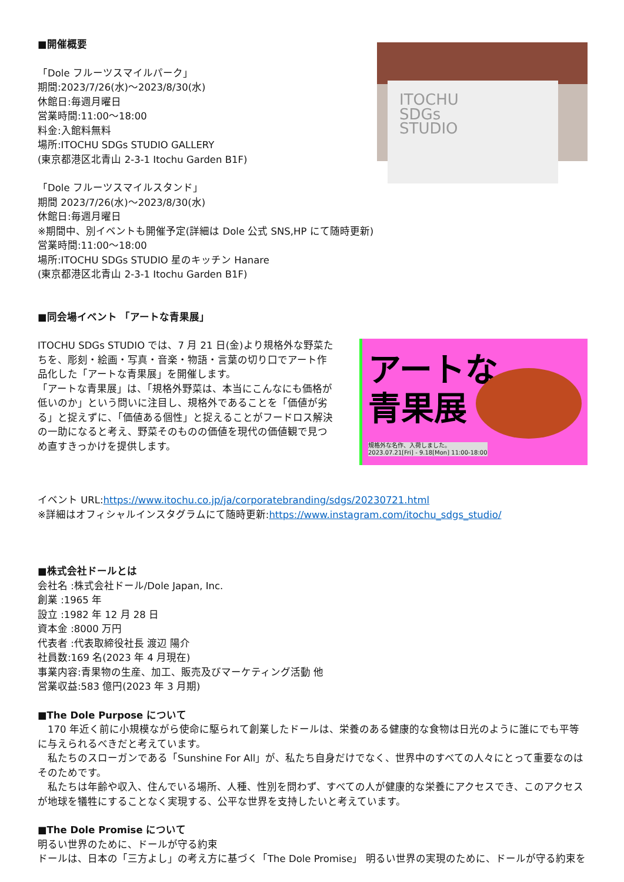■開催概要
「Dole フルーツスマイルパーク」
期間:2023/7/26(水)～2023/8/30(水)
休館日:毎週月曜日
営業時間:11:00～18:00
料金:入館料無料
場所:ITOCHU SDGs STUDIO GALLERY
(東京都港区北青山 2-3-1 Itochu Garden B1F)
ITOCHU
SDGs
STUDIO
「Dole フルーツスマイルスタンド」
期間 2023/7/26(水)～2023/8/30(水)
休館日:毎週月曜日
※期間中、別イベントも開催予定(詳細は Dole 公式 SNS,HP にて随時更新)
営業時間:11:00～18:00
場所:ITOCHU SDGs STUDIO 星のキッチン Hanare
(東京都港区北青山 2-3-1 Itochu Garden B1F)
■同会場イベント 「アートな青果展」
ITOCHU SDGs STUDIO では、7 月 21 日(金)より規格外な野菜たちを、彫刻・絵画・写真・音楽・物語・言葉の切り口でアート作品化した「アートな青果展」を開催します。
「アートな青果展」は、「規格外野菜は、本当にこんなにも価格が低いのか」という問いに注目し、規格外であることを「価値が劣る」と捉えずに、「価値ある個性」と捉えることがフードロス解決の一助になると考え、野菜そのものの価値を現代の価値観で見つめ直すきっかけを提供します。
アートな
青果展
規格外な名作、入荷しました。
2023.07.21[Fri] - 9.18[Mon] 11:00-18:00
イベント URL:https://www.itochu.co.jp/ja/corporatebranding/sdgs/20230721.html
※詳細はオフィシャルインスタグラムにて随時更新:https://www.instagram.com/itochu_sdgs_studio/
■株式会社ドールとは
会社名 :株式会社ドール/Dole Japan, Inc.
創業 :1965 年
設立 :1982 年 12 月 28 日
資本金 :8000 万円
代表者 :代表取締役社長 渡辺 陽介
社員数:169 名(2023 年 4 月現在)
事業内容:青果物の生産、加工、販売及びマーケティング活動 他
営業収益:583 億円(2023 年 3 月期)
■The Dole Purpose について
　170 年近く前に小規模ながら使命に駆られて創業したドールは、栄養のある健康的な食物は日光のように誰にでも平等に与えられるべきだと考えています。
　私たちのスローガンである「Sunshine For All」が、私たち自身だけでなく、世界中のすべての人々にとって重要なのはそのためです。
　私たちは年齢や収入、住んでいる場所、人種、性別を問わず、すべての人が健康的な栄養にアクセスでき、このアクセスが地球を犠牲にすることなく実現する、公平な世界を支持したいと考えています。
■The Dole Promise について
明るい世界のために、ドールが守る約束
ドールは、日本の「三方よし」の考え方に基づく「The Dole Promise」 明るい世界の実現のために、ドールが守る約束を